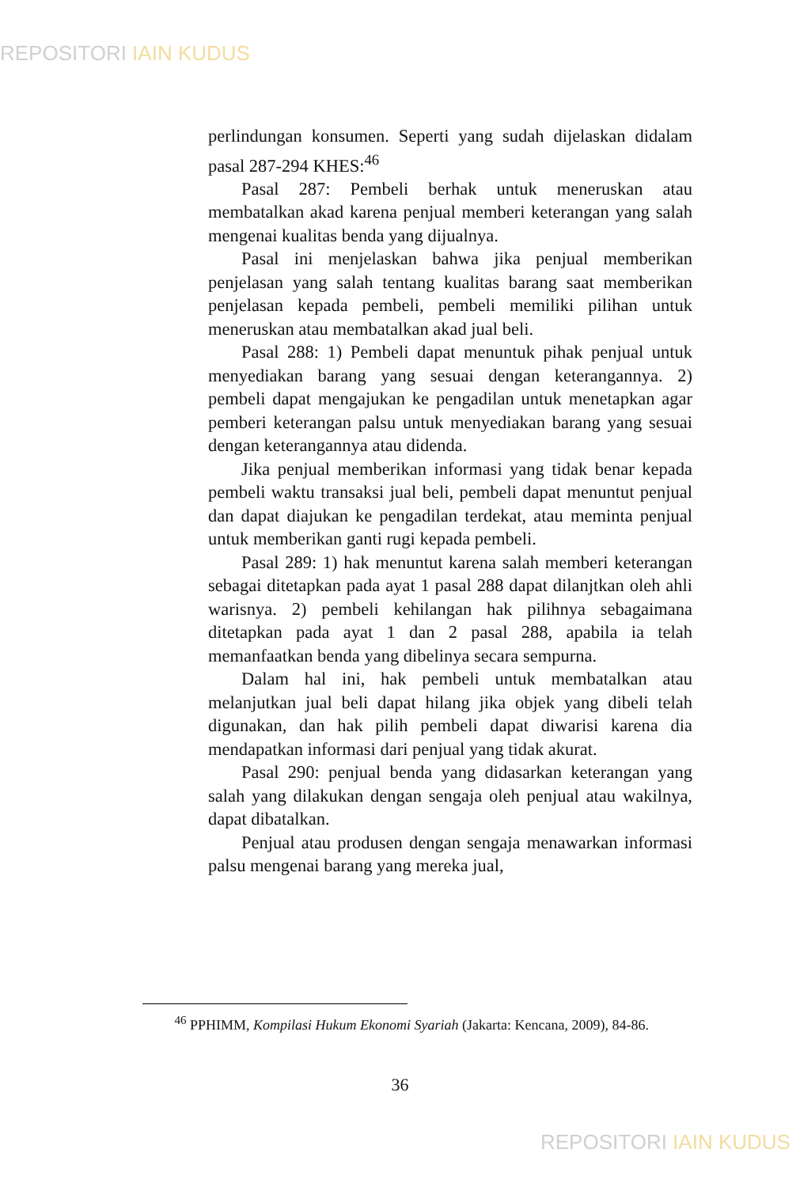REPOSITORI IAIN KUDUS
perlindungan konsumen. Seperti yang sudah dijelaskan didalam pasal 287-294 KHES:<sup>46</sup>
Pasal 287: Pembeli berhak untuk meneruskan atau membatalkan akad karena penjual memberi keterangan yang salah mengenai kualitas benda yang dijualnya.
Pasal ini menjelaskan bahwa jika penjual memberikan penjelasan yang salah tentang kualitas barang saat memberikan penjelasan kepada pembeli, pembeli memiliki pilihan untuk meneruskan atau membatalkan akad jual beli.
Pasal 288: 1) Pembeli dapat menuntuk pihak penjual untuk menyediakan barang yang sesuai dengan keterangannya. 2) pembeli dapat mengajukan ke pengadilan untuk menetapkan agar pemberi keterangan palsu untuk menyediakan barang yang sesuai dengan keterangannya atau didenda.
Jika penjual memberikan informasi yang tidak benar kepada pembeli waktu transaksi jual beli, pembeli dapat menuntut penjual dan dapat diajukan ke pengadilan terdekat, atau meminta penjual untuk memberikan ganti rugi kepada pembeli.
Pasal 289: 1) hak menuntut karena salah memberi keterangan sebagai ditetapkan pada ayat 1 pasal 288 dapat dilanjtkan oleh ahli warisnya. 2) pembeli kehilangan hak pilihnya sebagaimana ditetapkan pada ayat 1 dan 2 pasal 288, apabila ia telah memanfaatkan benda yang dibelinya secara sempurna.
Dalam hal ini, hak pembeli untuk membatalkan atau melanjutkan jual beli dapat hilang jika objek yang dibeli telah digunakan, dan hak pilih pembeli dapat diwarisi karena dia mendapatkan informasi dari penjual yang tidak akurat.
Pasal 290: penjual benda yang didasarkan keterangan yang salah yang dilakukan dengan sengaja oleh penjual atau wakilnya, dapat dibatalkan.
Penjual atau produsen dengan sengaja menawarkan informasi palsu mengenai barang yang mereka jual,
<sup>46</sup> PPHIMM, Kompilasi Hukum Ekonomi Syariah (Jakarta: Kencana, 2009), 84-86.
36
REPOSITORI IAIN KUDUS